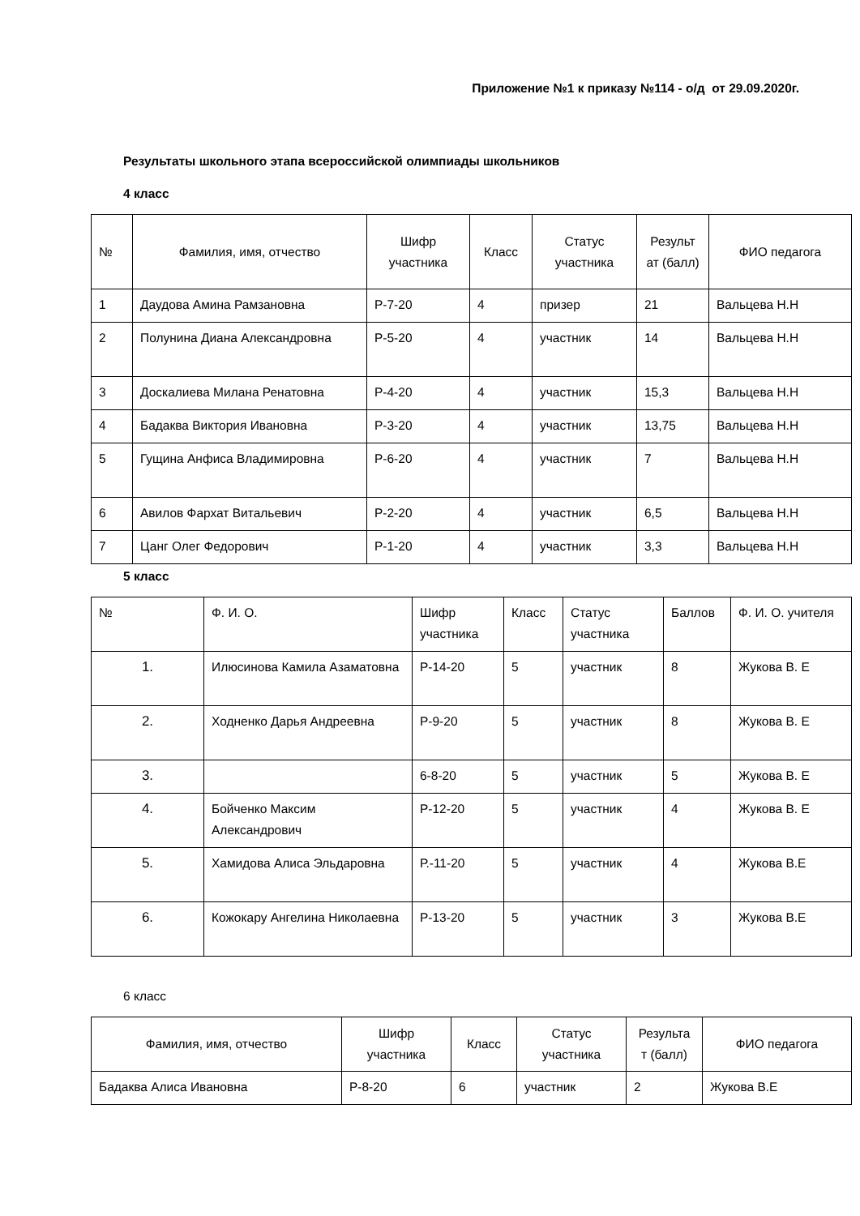Приложение №1 к приказу №114 - о/д от 29.09.2020г.
Результаты школьного этапа всероссийской олимпиады школьников
4 класс
| № | Фамилия, имя, отчество | Шифр участника | Класс | Статус участника | Результ ат (балл) | ФИО педагога |
| --- | --- | --- | --- | --- | --- | --- |
| 1 | Даудова Амина Рамзановна | Р-7-20 | 4 | призер | 21 | Вальцева Н.Н |
| 2 | Полунина Диана Александровна | Р-5-20 | 4 | участник | 14 | Вальцева Н.Н |
| 3 | Доскалиева Милана Ренатовна | Р-4-20 | 4 | участник | 15,3 | Вальцева Н.Н |
| 4 | Бадаква Виктория Ивановна | Р-3-20 | 4 | участник | 13,75 | Вальцева Н.Н |
| 5 | Гущина Анфиса Владимировна | Р-6-20 | 4 | участник | 7 | Вальцева Н.Н |
| 6 | Авилов Фархат Витальевич | Р-2-20 | 4 | участник | 6,5 | Вальцева Н.Н |
| 7 | Цанг Олег Федорович | Р-1-20 | 4 | участник | 3,3 | Вальцева Н.Н |
5 класс
| № | Ф. И. О. | Шифр участника | Класс | Статус участника | Баллов | Ф. И. О. учителя |
| --- | --- | --- | --- | --- | --- | --- |
| 1. | Илюсинова Камила Азаматовна | Р-14-20 | 5 | участник | 8 | Жукова В. Е |
| 2. | Ходненко Дарья Андреевна | Р-9-20 | 5 | участник | 8 | Жукова В. Е |
| 3. | | 6-8-20 | 5 | участник | 5 | Жукова В. Е |
| 4. | Бойченко Максим Александрович | Р-12-20 | 5 | участник | 4 | Жукова В. Е |
| 5. | Хамидова Алиса Эльдаровна | Р.-11-20 | 5 | участник | 4 | Жукова В.Е |
| 6. | Кожокару Ангелина Николаевна | Р-13-20 | 5 | участник | 3 | Жукова В.Е |
6 класс
| Фамилия, имя, отчество | Шифр участника | Класс | Статус участника | Результа т (балл) | ФИО педагога |
| --- | --- | --- | --- | --- | --- |
| Бадаква Алиса Ивановна | Р-8-20 | 6 | участник | 2 | Жукова В.Е |